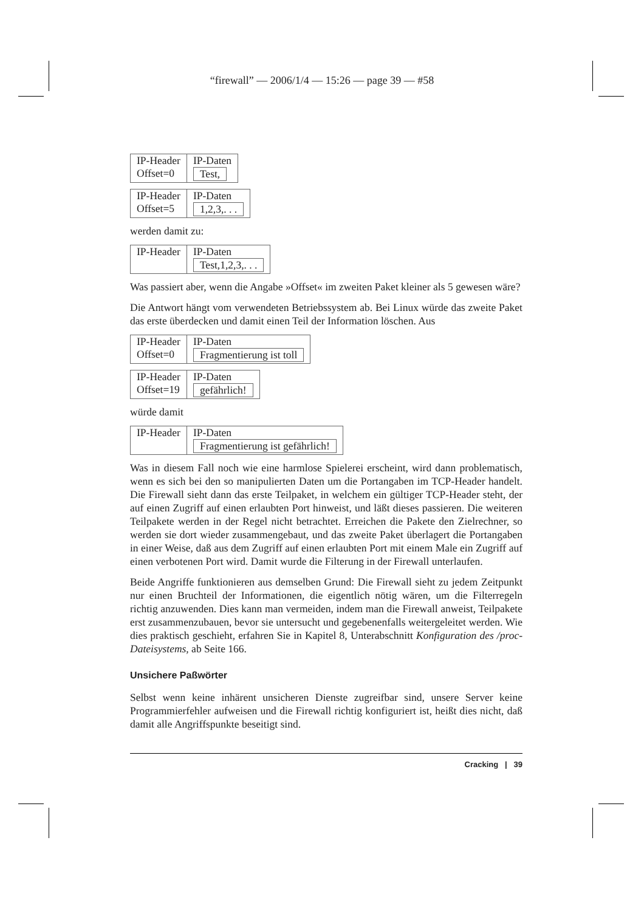“firewall” — 2006/1/4 — 15:26 — page 39 — #58
| IP-Header Offset=0 | IP-Daten Test, |
| IP-Header Offset=5 | IP-Daten 1,2,3,. . . |
werden damit zu:
| IP-Header | IP-Daten Test,1,2,3,. . . |
Was passiert aber, wenn die Angabe »Offset« im zweiten Paket kleiner als 5 gewesen wäre?
Die Antwort hängt vom verwendeten Betriebssystem ab. Bei Linux würde das zweite Paket das erste überdecken und damit einen Teil der Information löschen. Aus
| IP-Header Offset=0 | IP-Daten Fragmentierung ist toll |
| IP-Header Offset=19 | IP-Daten gefährlich! |
würde damit
| IP-Header | IP-Daten Fragmentierung ist gefährlich! |
Was in diesem Fall noch wie eine harmlose Spielerei erscheint, wird dann problematisch, wenn es sich bei den so manipulierten Daten um die Portangaben im TCP-Header handelt. Die Firewall sieht dann das erste Teilpaket, in welchem ein gültiger TCP-Header steht, der auf einen Zugriff auf einen erlaubten Port hinweist, und läßt dieses passieren. Die weiteren Teilpakete werden in der Regel nicht betrachtet. Erreichen die Pakete den Zielrechner, so werden sie dort wieder zusammengebaut, und das zweite Paket überlagert die Portangaben in einer Weise, daß aus dem Zugriff auf einen erlaubten Port mit einem Male ein Zugriff auf einen verbotenen Port wird. Damit wurde die Filterung in der Firewall unterlaufen.
Beide Angriffe funktionieren aus demselben Grund: Die Firewall sieht zu jedem Zeitpunkt nur einen Bruchteil der Informationen, die eigentlich nötig wären, um die Filterregeln richtig anzuwenden. Dies kann man vermeiden, indem man die Firewall anweist, Teilpakete erst zusammenzubauen, bevor sie untersucht und gegebenenfalls weitergeleitet werden. Wie dies praktisch geschieht, erfahren Sie in Kapitel 8, Unterabschnitt Konfiguration des /proc-Dateisystems, ab Seite 166.
Unsichere Paßwörter
Selbst wenn keine inhärent unsicheren Dienste zugreifbar sind, unsere Server keine Programmierfehler aufweisen und die Firewall richtig konfiguriert ist, heißt dies nicht, daß damit alle Angriffspunkte beseitigt sind.
Cracking | 39